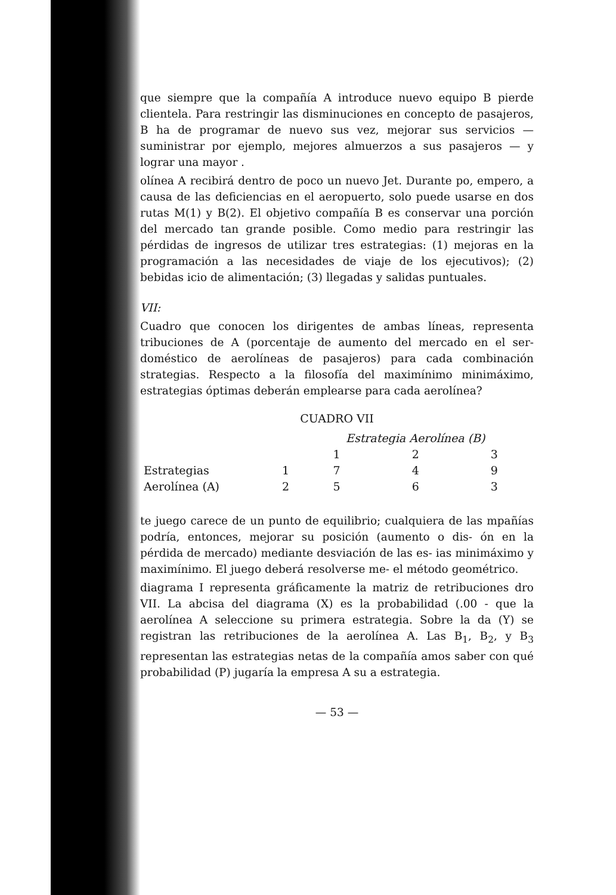que siempre que la compañía A introduce nuevo equipo B pierde clientela. Para restringir las disminuciones en concepto de pasajeros, B ha de programar de nuevo sus vez, mejorar sus servicios — suministrar por ejemplo, mejores almuerzos a sus pasajeros — y lograr una mayor .
olínea A recibirá dentro de poco un nuevo Jet. Durante po, empero, a causa de las deficiencias en el aeropuerto, solo puede usarse en dos rutas M(1) y B(2). El objetivo compañía B es conservar una porción del mercado tan grande posible. Como medio para restringir las pérdidas de ingresos de utilizar tres estrategias: (1) mejoras en la programación a las necesidades de viaje de los ejecutivos); (2) bebidas icio de alimentación; (3) llegadas y salidas puntuales.
VII:
Cuadro que conocen los dirigentes de ambas líneas, representa tribuciones de A (porcentaje de aumento del mercado en el ser- doméstico de aerolíneas de pasajeros) para cada combinación strategias. Respecto a la filosofía del maximínimo minimáximo, estrategias óptimas deberán emplearse para cada aerolínea?
CUADRO VII
| | | Estrategia Aerolínea (B) | | |
| --- | --- | --- | --- | --- |
| | | 1 | 2 | 3 |
| Estrategias | 1 | 7 | 4 | 9 |
| Aerolínea (A) | 2 | 5 | 6 | 3 |
te juego carece de un punto de equilibrio; cualquiera de las mpañías podría, entonces, mejorar su posición (aumento o dis- ón en la pérdida de mercado) mediante desviación de las es- ias minimáximo y maximínimo. El juego deberá resolverse me- el método geométrico.
diagrama I representa gráficamente la matriz de retribuciones dro VII. La abcisa del diagrama (X) es la probabilidad (.00 - que la aerolínea A seleccione su primera estrategia. Sobre la da (Y) se registran las retribuciones de la aerolínea A. Las B<sub>1</sub>, B<sub>2</sub>, y B<sub>3</sub> representan las estrategias netas de la compañía amos saber con qué probabilidad (P) jugaría la empresa A su a estrategia.
— 53 —